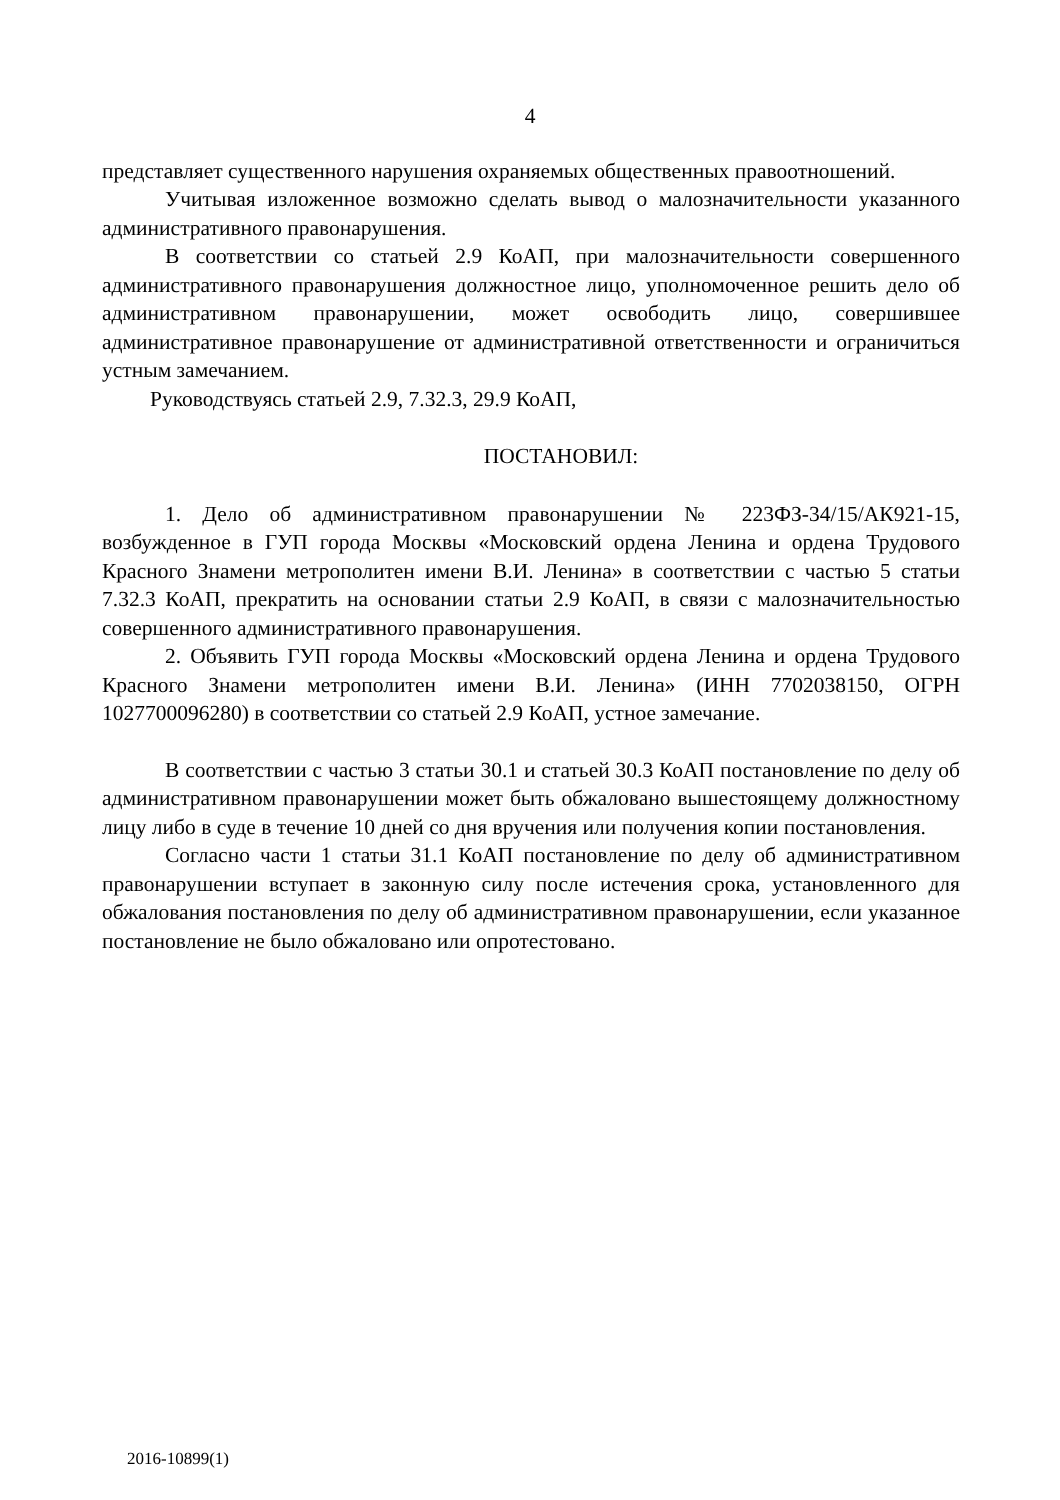4
представляет существенного нарушения охраняемых общественных правоотношений.
Учитывая изложенное возможно сделать вывод о малозначительности указанного административного правонарушения.
В соответствии со статьей 2.9 КоАП, при малозначительности совершенного административного правонарушения должностное лицо, уполномоченное решить дело об административном правонарушении, может освободить лицо, совершившее административное правонарушение от административной ответственности и ограничиться устным замечанием.
Руководствуясь статьей 2.9, 7.32.3, 29.9 КоАП,
ПОСТАНОВИЛ:
1. Дело об административном правонарушении № 223ФЗ-34/15/АК921-15, возбужденное в ГУП города Москвы «Московский ордена Ленина и ордена Трудового Красного Знамени метрополитен имени В.И. Ленина» в соответствии с частью 5 статьи 7.32.3 КоАП, прекратить на основании статьи 2.9 КоАП, в связи с малозначительностью совершенного административного правонарушения.
2. Объявить ГУП города Москвы «Московский ордена Ленина и ордена Трудового Красного Знамени метрополитен имени В.И. Ленина» (ИНН 7702038150, ОГРН 1027700096280) в соответствии со статьей 2.9 КоАП, устное замечание.
В соответствии с частью 3 статьи 30.1 и статьей 30.3 КоАП постановление по делу об административном правонарушении может быть обжаловано вышестоящему должностному лицу либо в суде в течение 10 дней со дня вручения или получения копии постановления.
Согласно части 1 статьи 31.1 КоАП постановление по делу об административном правонарушении вступает в законную силу после истечения срока, установленного для обжалования постановления по делу об административном правонарушении, если указанное постановление не было обжаловано или опротестовано.
2016-10899(1)